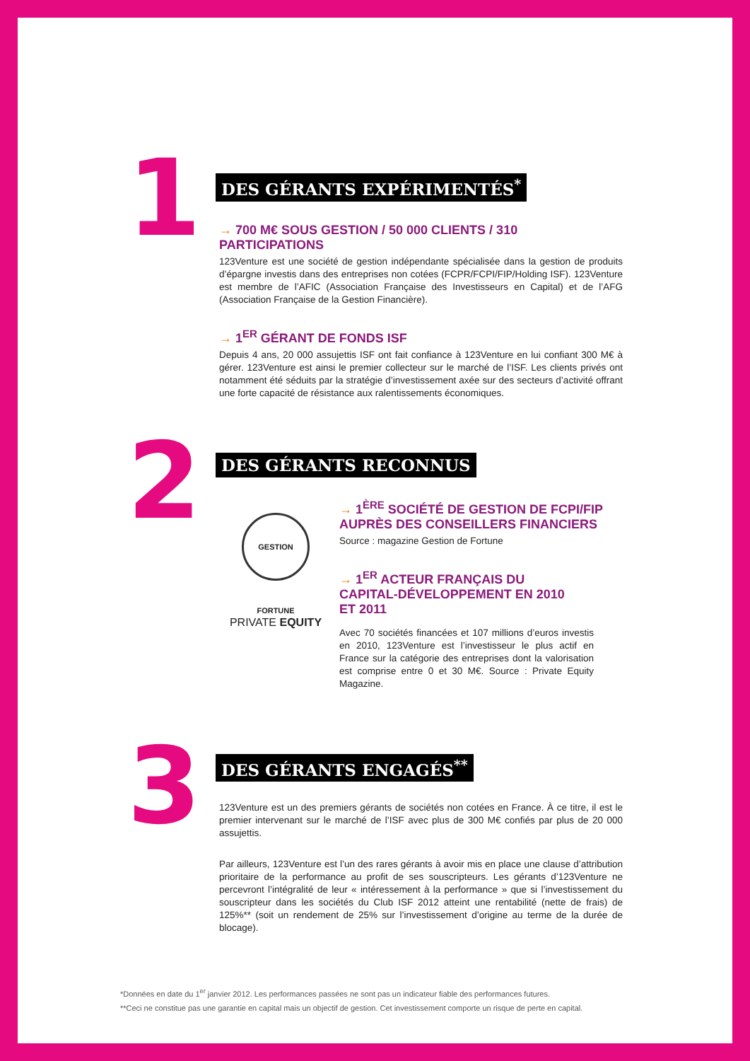1
DES GÉRANTS EXPÉRIMENTÉS<sup>*</sup>
→ 700 M€ SOUS GESTION / 50 000 CLIENTS / 310 PARTICIPATIONS
123Venture est une société de gestion indépendante spécialisée dans la gestion de produits d’épargne investis dans des entreprises non cotées (FCPR/FCPI/FIP/Holding ISF). 123Venture est membre de l’AFIC (Association Française des Investisseurs en Capital) et de l’AFG (Association Française de la Gestion Financière).
→ 1<sup>ER</sup> GÉRANT DE FONDS ISF
Depuis 4 ans, 20 000 assujettis ISF ont fait confiance à 123Venture en lui confiant 300 M€ à gérer. 123Venture est ainsi le premier collecteur sur le marché de l’ISF. Les clients privés ont notamment été séduits par la stratégie d’investissement axée sur des secteurs d’activité offrant une forte capacité de résistance aux ralentissements économiques.
2
DES GÉRANTS RECONNUS
GESTION FORTUNE
PRIVATE EQUITY
→ 1<sup>ÈRE</sup> SOCIÉTÉ DE GESTION DE FCPI/FIP
AUPRÈS DES CONSEILLERS FINANCIERS
Source : magazine Gestion de Fortune
→ 1<sup>ER</sup> ACTEUR FRANÇAIS DU
CAPITAL-DÉVELOPPEMENT EN 2010
ET 2011
Avec 70 sociétés financées et 107 millions d’euros investis en 2010, 123Venture est l’investisseur le plus actif en France sur la catégorie des entreprises dont la valorisation est comprise entre 0 et 30 M€. Source : Private Equity Magazine.
3
DES GÉRANTS ENGAGÉS<sup>**</sup>
123Venture est un des premiers gérants de sociétés non cotées en France. À ce titre, il est le premier intervenant sur le marché de l’ISF avec plus de 300 M€ confiés par plus de 20 000 assujettis.
Par ailleurs, 123Venture est l’un des rares gérants à avoir mis en place une clause d’attribution prioritaire de la performance au profit de ses souscripteurs. Les gérants d’123Venture ne percevront l’intégralité de leur « intéressement à la performance » que si l’investissement du souscripteur dans les sociétés du Club ISF 2012 atteint une rentabilité (nette de frais) de 125%** (soit un rendement de 25% sur l’investissement d’origine au terme de la durée de blocage).
*Données en date du 1<sup>er</sup> janvier 2012. Les performances passées ne sont pas un indicateur fiable des performances futures.
**Ceci ne constitue pas une garantie en capital mais un objectif de gestion. Cet investissement comporte un risque de perte en capital.